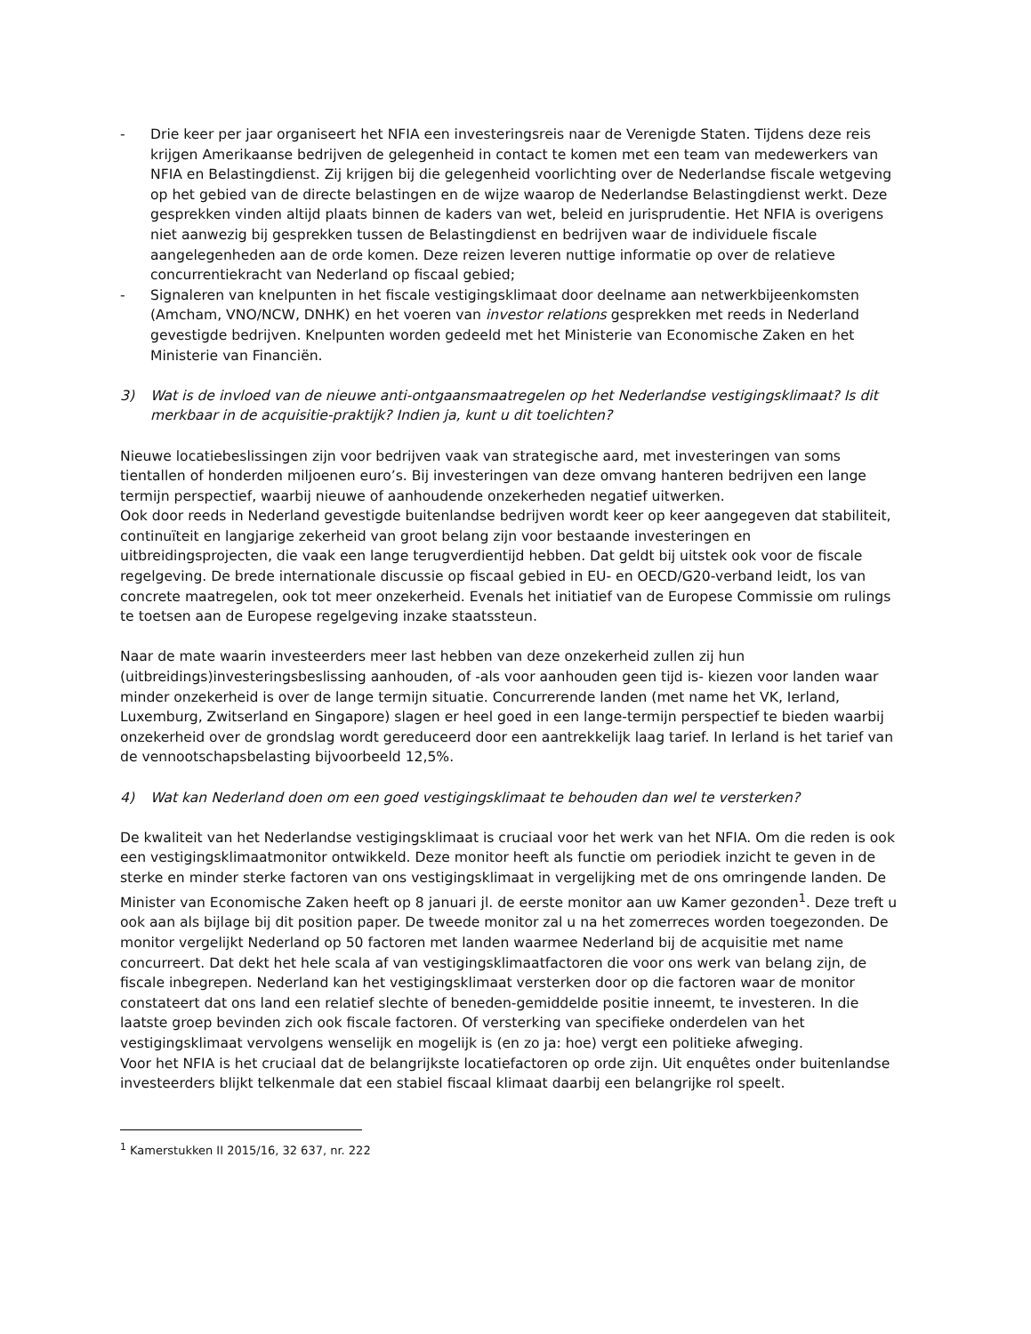- Drie keer per jaar organiseert het NFIA een investeringsreis naar de Verenigde Staten. Tijdens deze reis krijgen Amerikaanse bedrijven de gelegenheid in contact te komen met een team van medewerkers van NFIA en Belastingdienst. Zij krijgen bij die gelegenheid voorlichting over de Nederlandse fiscale wetgeving op het gebied van de directe belastingen en de wijze waarop de Nederlandse Belastingdienst werkt. Deze gesprekken vinden altijd plaats binnen de kaders van wet, beleid en jurisprudentie. Het NFIA is overigens niet aanwezig bij gesprekken tussen de Belastingdienst en bedrijven waar de individuele fiscale aangelegenheden aan de orde komen. Deze reizen leveren nuttige informatie op over de relatieve concurrentiekracht van Nederland op fiscaal gebied;
- Signaleren van knelpunten in het fiscale vestigingsklimaat door deelname aan netwerkbijeenkomsten (Amcham, VNO/NCW, DNHK) en het voeren van investor relations gesprekken met reeds in Nederland gevestigde bedrijven. Knelpunten worden gedeeld met het Ministerie van Economische Zaken en het Ministerie van Financiën.
3) Wat is de invloed van de nieuwe anti-ontgaansmaatregelen op het Nederlandse vestigingsklimaat? Is dit merkbaar in de acquisitie-praktijk? Indien ja, kunt u dit toelichten?
Nieuwe locatiebeslissingen zijn voor bedrijven vaak van strategische aard, met investeringen van soms tientallen of honderden miljoenen euro’s. Bij investeringen van deze omvang hanteren bedrijven een lange termijn perspectief, waarbij nieuwe of aanhoudende onzekerheden negatief uitwerken.
Ook door reeds in Nederland gevestigde buitenlandse bedrijven wordt keer op keer aangegeven dat stabiliteit, continuïteit en langjarige zekerheid van groot belang zijn voor bestaande investeringen en uitbreidingsprojecten, die vaak een lange terugverdientijd hebben. Dat geldt bij uitstek ook voor de fiscale regelgeving. De brede internationale discussie op fiscaal gebied in EU- en OECD/G20-verband leidt, los van concrete maatregelen, ook tot meer onzekerheid. Evenals het initiatief van de Europese Commissie om rulings te toetsen aan de Europese regelgeving inzake staatssteun.
Naar de mate waarin investeerders meer last hebben van deze onzekerheid zullen zij hun (uitbreidings)investeringsbeslissing aanhouden, of -als voor aanhouden geen tijd is- kiezen voor landen waar minder onzekerheid is over de lange termijn situatie. Concurrerende landen (met name het VK, Ierland, Luxemburg, Zwitserland en Singapore) slagen er heel goed in een lange-termijn perspectief te bieden waarbij onzekerheid over de grondslag wordt gereduceerd door een aantrekkelijk laag tarief. In Ierland is het tarief van de vennootschapsbelasting bijvoorbeeld 12,5%.
4) Wat kan Nederland doen om een goed vestigingsklimaat te behouden dan wel te versterken?
De kwaliteit van het Nederlandse vestigingsklimaat is cruciaal voor het werk van het NFIA. Om die reden is ook een vestigingsklimaatmonitor ontwikkeld. Deze monitor heeft als functie om periodiek inzicht te geven in de sterke en minder sterke factoren van ons vestigingsklimaat in vergelijking met de ons omringende landen. De Minister van Economische Zaken heeft op 8 januari jl. de eerste monitor aan uw Kamer gezonden<sup>1</sup>. Deze treft u ook aan als bijlage bij dit position paper. De tweede monitor zal u na het zomerreces worden toegezonden. De monitor vergelijkt Nederland op 50 factoren met landen waarmee Nederland bij de acquisitie met name concurreert. Dat dekt het hele scala af van vestigingsklimaatfactoren die voor ons werk van belang zijn, de fiscale inbegrepen. Nederland kan het vestigingsklimaat versterken door op die factoren waar de monitor constateert dat ons land een relatief slechte of beneden-gemiddelde positie inneemt, te investeren. In die laatste groep bevinden zich ook fiscale factoren. Of versterking van specifieke onderdelen van het vestigingsklimaat vervolgens wenselijk en mogelijk is (en zo ja: hoe) vergt een politieke afweging.
Voor het NFIA is het cruciaal dat de belangrijkste locatiefactoren op orde zijn. Uit enquêtes onder buitenlandse investeerders blijkt telkenmale dat een stabiel fiscaal klimaat daarbij een belangrijke rol speelt.
<sup>1</sup> Kamerstukken II 2015/16, 32 637, nr. 222